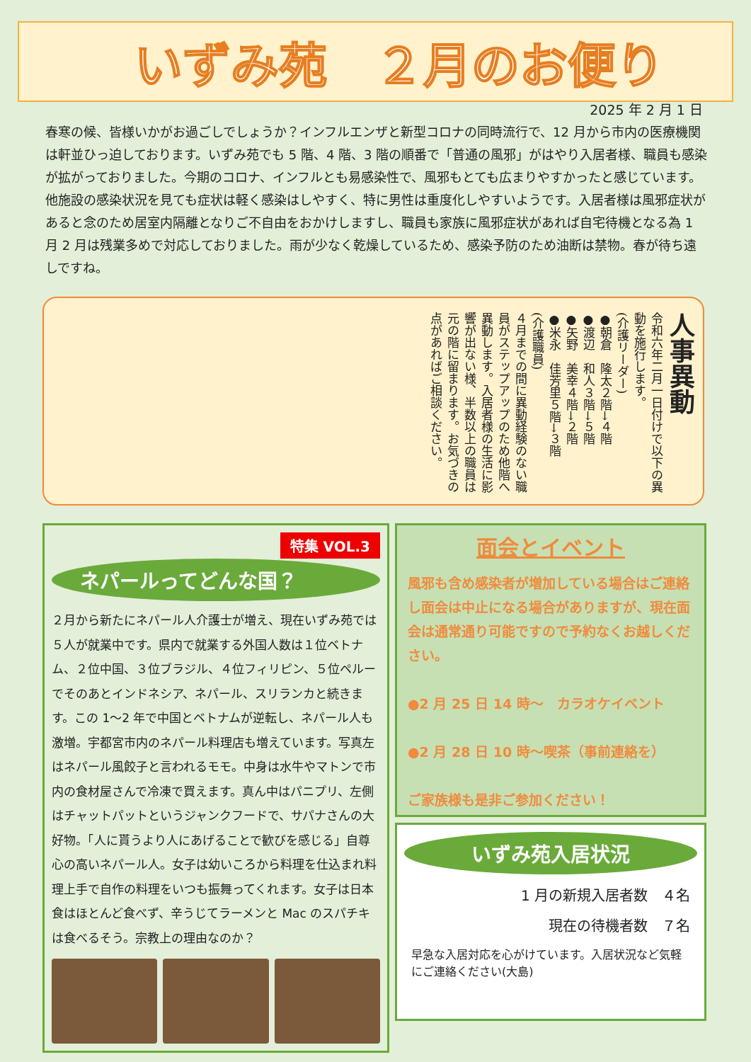いずみ苑　２月のお便り
2025 年 2 月 1 日
春寒の候、皆様いかがお過ごしでしょうか？インフルエンザと新型コロナの同時流行で、12 月から市内の医療機関は軒並ひっ迫しております。いずみ苑でも 5 階、4 階、3 階の順番で「普通の風邪」がはやり入居者様、職員も感染が拡がっておりました。今期のコロナ、インフルとも易感染性で、風邪もとても広まりやすかったと感じています。他施設の感染状況を見ても症状は軽く感染はしやすく、特に男性は重度化しやすいようです。入居者様は風邪症状があると念のため居室内隔離となりご不自由をおかけしますし、職員も家族に風邪症状があれば自宅待機となる為 1 月 2 月は残業多めで対応しておりました。雨が少なく乾燥しているため、感染予防のため油断は禁物。春が待ち遠しですね。
人事異動
令和六年二月一日付けで以下の異動を施行します。
(介護リーダー)
●朝倉　隆太２階→４階
●渡辺　和人３階→５階
●矢野　美幸４階→２階
●米永　佳芳里５階→３階
(介護職員)
４月までの間に異動経験のない職員がステップアップのため他階へ異動します。入居者様の生活に影響が出ない様、半数以上の職員は元の階に留まります。お気づきの点があればご相談ください。
特集 VOL.3
ネパールってどんな国？
２月から新たにネパール人介護士が増え、現在いずみ苑では５人が就業中です。県内で就業する外国人数は１位ベトナム、２位中国、３位ブラジル、４位フィリピン、５位ペルーでそのあとインドネシア、ネパール、スリランカと続きます。この 1～2 年で中国とベトナムが逆転し、ネパール人も激増。宇都宮市内のネパール料理店も増えています。写真左はネパール風餃子と言われるモモ。中身は水牛やマトンで市内の食材屋さんで冷凍で買えます。真ん中はパニプリ、左側はチャットパットというジャンクフードで、サパナさんの大好物。「人に貰うより人にあげることで歓びを感じる」自尊心の高いネパール人。女子は幼いころから料理を仕込まれ料理上手で自作の料理をいつも振舞ってくれます。女子は日本食はほとんど食べず、辛うじてラーメンと Mac のスパチキは食べるそう。宗教上の理由なのか？
面会とイベント
風邪も含め感染者が増加している場合はご連絡し面会は中止になる場合がありますが、現在面会は通常通り可能ですので予約なくお越しください。
●2 月 25 日 14 時～　カラオケイベント
●2 月 28 日 10 時～喫茶（事前連絡を）
ご家族様も是非ご参加ください！
いずみ苑入居状況
1 月の新規入居者数　４名
現在の待機者数　７名
早急な入居対応を心がけています。入居状況など気軽にご連絡ください(大島)